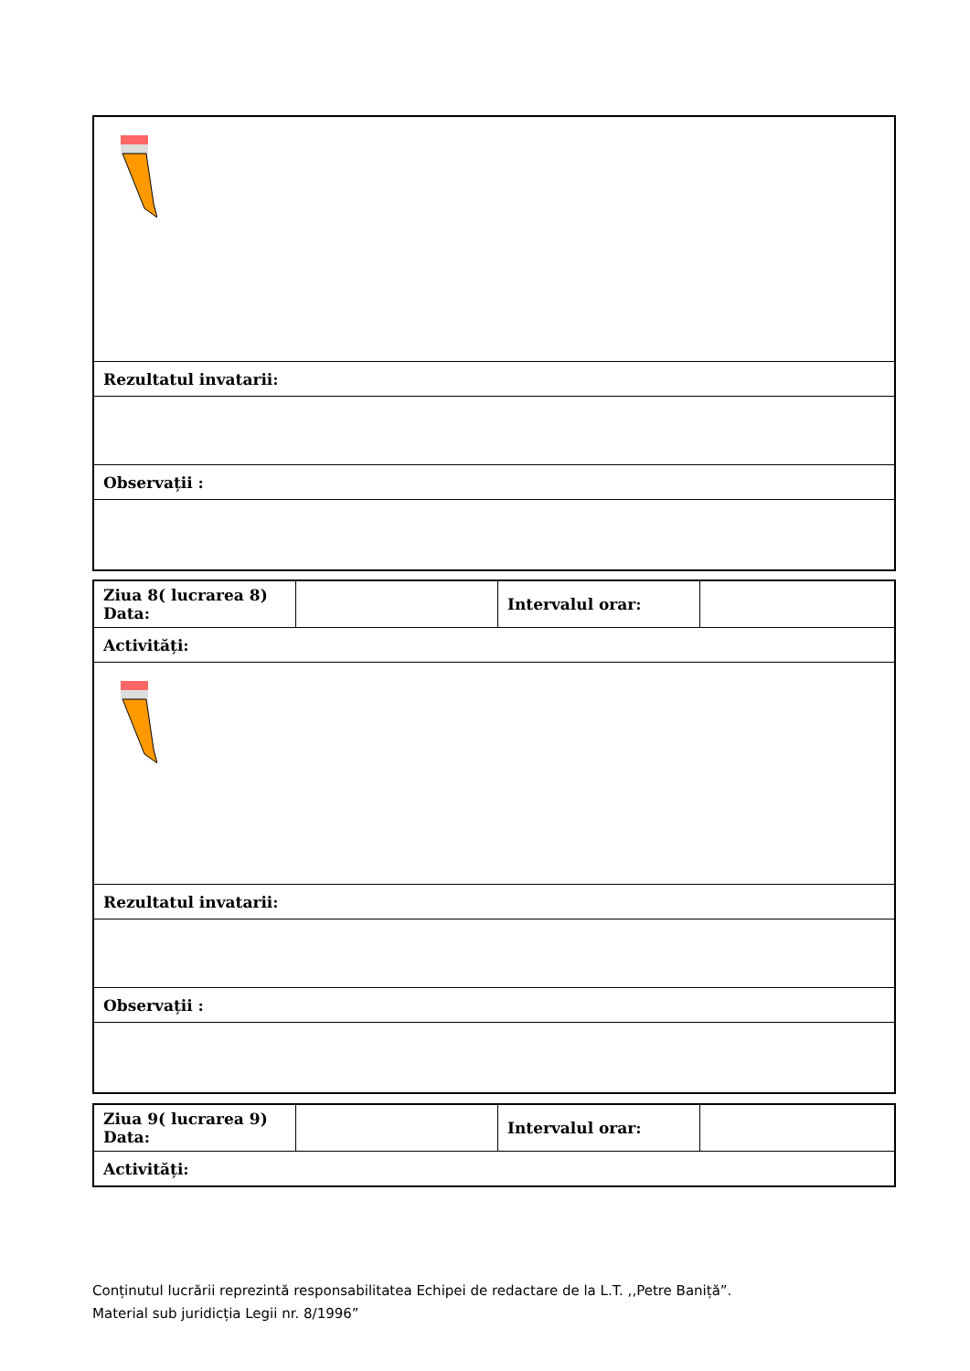| Rezultatul invatarii: |
| Observații : |
| Ziua 8( lucrarea 8) Data: | | Intervalul orar: | |
| Activități: | | | |
| Rezultatul invatarii: | | | |
| Observații : | | | |
| Ziua 9( lucrarea 9) Data: | | Intervalul orar: | |
| Activități: | | | |
Conținutul lucrării reprezintă responsabilitatea Echipei de redactare de la L.T. ,,Petre Baniță”.
Material sub juridicția Legii nr. 8/1996”